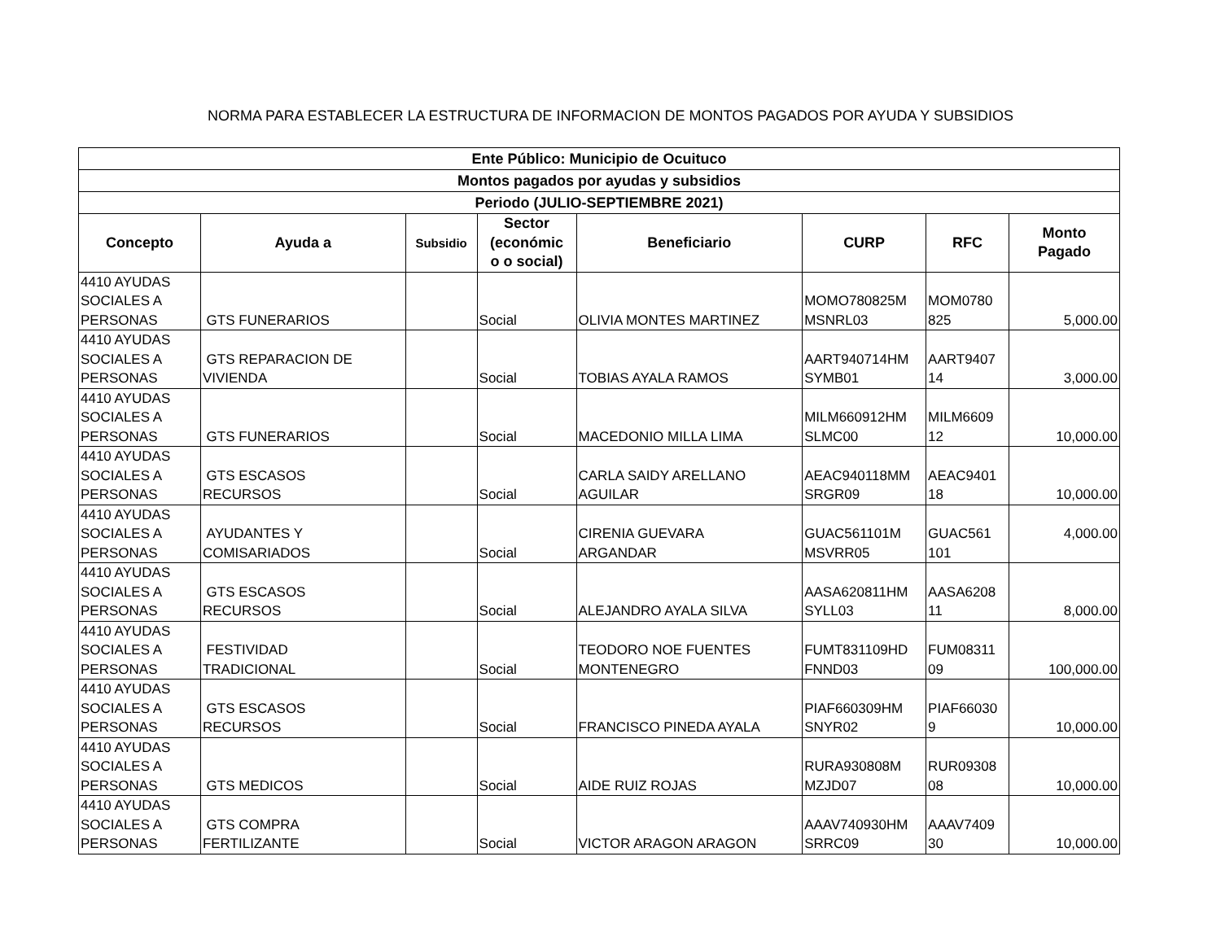NORMA PARA ESTABLECER LA ESTRUCTURA DE INFORMACION DE MONTOS PAGADOS POR AYUDA Y SUBSIDIOS
| Ente Público: Municipio de Ocuituco | | | | | | | |
| --- | --- | --- | --- | --- | --- | --- | --- |
| Montos pagados por ayudas y subsidios | | | | | | | |
| Periodo (JULIO-SEPTIEMBRE 2021) | | | | | | | |
| Concepto | Ayuda a | Subsidio | Sector (económic o o social) | Beneficiario | CURP | RFC | Monto Pagado |
| 4410 AYUDAS SOCIALES A PERSONAS | GTS FUNERARIOS | | Social | OLIVIA MONTES MARTINEZ | MOMO780825M MSNRL03 | MOM0780 825 | 5,000.00 |
| 4410 AYUDAS SOCIALES A PERSONAS | GTS REPARACION DE VIVIENDA | | Social | TOBIAS AYALA RAMOS | AART940714HM SYMB01 | AART9407 14 | 3,000.00 |
| 4410 AYUDAS SOCIALES A PERSONAS | GTS FUNERARIOS | | Social | MACEDONIO MILLA LIMA | MILM660912HM SLMC00 | MILM6609 12 | 10,000.00 |
| 4410 AYUDAS SOCIALES A PERSONAS | GTS ESCASOS RECURSOS | | Social | CARLA SAIDY ARELLANO AGUILAR | AEAC940118MM SRGR09 | AEAC9401 18 | 10,000.00 |
| 4410 AYUDAS SOCIALES A PERSONAS | AYUDANTES Y COMISARIADOS | | Social | CIRENIA GUEVARA ARGANDAR | GUAC561101M MSVRR05 | GUAC561 101 | 4,000.00 |
| 4410 AYUDAS SOCIALES A PERSONAS | GTS ESCASOS RECURSOS | | Social | ALEJANDRO AYALA SILVA | AASA620811HM SYLL03 | AASA6208 11 | 8,000.00 |
| 4410 AYUDAS SOCIALES A PERSONAS | FESTIVIDAD TRADICIONAL | | Social | TEODORO NOE FUENTES MONTENEGRO | FUMT831109HD FNND03 | FUM08311 09 | 100,000.00 |
| 4410 AYUDAS SOCIALES A PERSONAS | GTS ESCASOS RECURSOS | | Social | FRANCISCO PINEDA AYALA | PIAF660309HM SNYR02 | PIAF66030 9 | 10,000.00 |
| 4410 AYUDAS SOCIALES A PERSONAS | GTS MEDICOS | | Social | AIDE RUIZ ROJAS | RURA930808M MZJD07 | RUR09308 08 | 10,000.00 |
| 4410 AYUDAS SOCIALES A PERSONAS | GTS COMPRA FERTILIZANTE | | Social | VICTOR ARAGON ARAGON | AAAV740930HM SRRC09 | AAAV7409 30 | 10,000.00 |